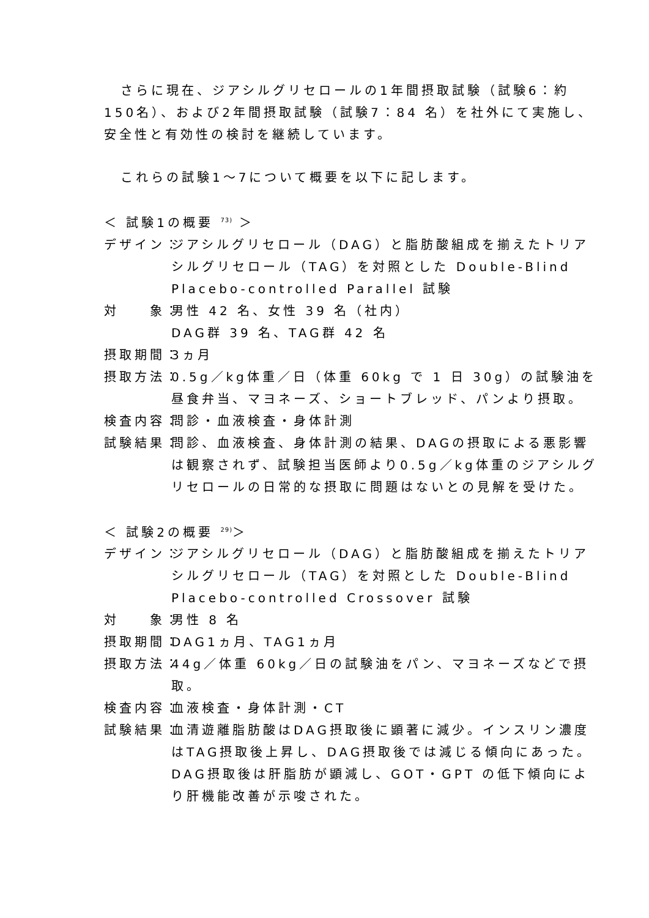さらに現在、ジアシルグリセロールの1年間摂取試験（試験6：約 150名）、および2年間摂取試験（試験7：84 名）を社外にて実施し、安全性と有効性の検討を継続しています。
これらの試験1～7について概要を以下に記します。
＜ 試験1の概要 <sup>73)</sup> ＞
デザイン： ジアシルグリセロール（DAG）と脂肪酸組成を揃えたトリアシルグリセロール（TAG）を対照とした Double-Blind Placebo-controlled Parallel 試験
対　　象： 男性 42 名、女性 39 名（社内）
DAG群 39 名、TAG群 42 名
摂取期間： 3ヵ月
摂取方法： 0.5g／kg体重／日（体重 60kg で 1 日 30g）の試験油を昼食弁当、マヨネーズ、ショートブレッド、パンより摂取。
検査内容： 問診・血液検査・身体計測
試験結果： 問診、血液検査、身体計測の結果、DAGの摂取による悪影響は観察されず、試験担当医師より0.5g／kg体重のジアシルグリセロールの日常的な摂取に問題はないとの見解を受けた。
＜ 試験2の概要 <sup>29)</sup>＞
デザイン： ジアシルグリセロール（DAG）と脂肪酸組成を揃えたトリアシルグリセロール（TAG）を対照とした Double-Blind Placebo-controlled Crossover 試験
対　　象： 男性 8 名
摂取期間： DAG1ヵ月、TAG1ヵ月
摂取方法： 44g／体重 60kg／日の試験油をパン、マヨネーズなどで摂取。
検査内容： 血液検査・身体計測・CT
試験結果： 血清遊離脂肪酸はDAG摂取後に顕著に減少。インスリン濃度はTAG摂取後上昇し、DAG摂取後では減じる傾向にあった。DAG摂取後は肝脂肪が顕減し、GOT・GPT の低下傾向により肝機能改善が示唆された。